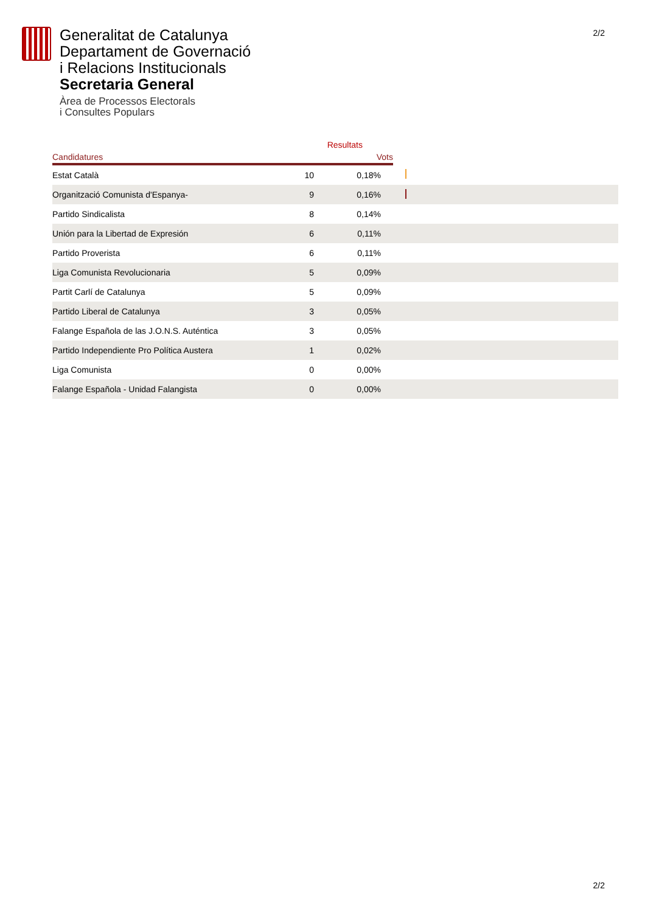2/2
Generalitat de Catalunya
Departament de Governació
i Relacions Institucionals
Secretaria General
Àrea de Processos Electorals
i Consultes Populars
| | | Resultats | |
| --- | --- | --- | --- |
| Candidatures | Vots | | |
| Estat Català | 10 | 0,18% | |
| Organització Comunista d'Espanya- | 9 | 0,16% | |
| Partido Sindicalista | 8 | 0,14% | |
| Unión para la Libertad de Expresión | 6 | 0,11% | |
| Partido Proverista | 6 | 0,11% | |
| Liga Comunista Revolucionaria | 5 | 0,09% | |
| Partit Carlí de Catalunya | 5 | 0,09% | |
| Partido Liberal de Catalunya | 3 | 0,05% | |
| Falange Española de las J.O.N.S. Auténtica | 3 | 0,05% | |
| Partido Independiente Pro Política Austera | 1 | 0,02% | |
| Liga Comunista | 0 | 0,00% | |
| Falange Española - Unidad Falangista | 0 | 0,00% | |
2/2